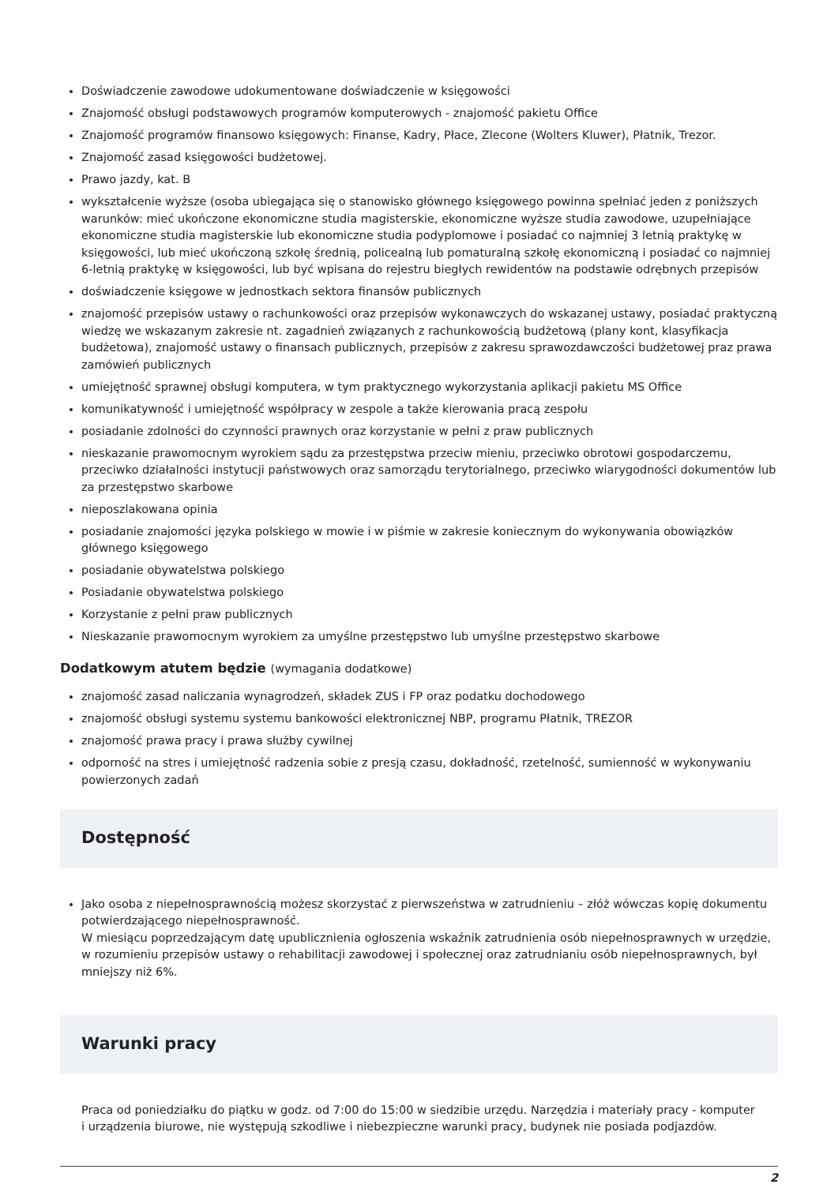Doświadczenie zawodowe udokumentowane doświadczenie w księgowości
Znajomość obsługi podstawowych programów komputerowych - znajomość pakietu Office
Znajomość programów finansowo księgowych: Finanse, Kadry, Płace, Zlecone (Wolters Kluwer), Płatnik, Trezor.
Znajomość zasad księgowości budżetowej.
Prawo jazdy, kat. B
wykształcenie wyższe (osoba ubiegająca się o stanowisko głównego księgowego powinna spełniać jeden z poniższych warunków: mieć ukończone ekonomiczne studia magisterskie, ekonomiczne wyższe studia zawodowe, uzupełniające ekonomiczne studia magisterskie lub ekonomiczne studia podyplomowe i posiadać co najmniej 3 letnią praktykę w księgowości, lub mieć ukończoną szkołę średnią, policealną lub pomaturalną szkołę ekonomiczną i posiadać co najmniej 6-letnią praktykę w księgowości, lub być wpisana do rejestru biegłych rewidentów na podstawie odrębnych przepisów
doświadczenie księgowe w jednostkach sektora finansów publicznych
znajomość przepisów ustawy o rachunkowości oraz przepisów wykonawczych do wskazanej ustawy, posiadać praktyczną wiedzę we wskazanym zakresie nt. zagadnień związanych z rachunkowością budżetową (plany kont, klasyfikacja budżetowa), znajomość ustawy o finansach publicznych, przepisów z zakresu sprawozdawczości budżetowej praz prawa zamówień publicznych
umiejętność sprawnej obsługi komputera, w tym praktycznego wykorzystania aplikacji pakietu MS Office
komunikatywność i umiejętność współpracy w zespole a także kierowania pracą zespołu
posiadanie zdolności do czynności prawnych oraz korzystanie w pełni z praw publicznych
nieskazanie prawomocnym wyrokiem sądu za przestępstwa przeciw mieniu, przeciwko obrotowi gospodarczemu, przeciwko działalności instytucji państwowych oraz samorządu terytorialnego, przeciwko wiarygodności dokumentów lub za przestępstwo skarbowe
nieposzlakowana opinia
posiadanie znajomości języka polskiego w mowie i w piśmie w zakresie koniecznym do wykonywania obowiązków głównego księgowego
posiadanie obywatelstwa polskiego
Posiadanie obywatelstwa polskiego
Korzystanie z pełni praw publicznych
Nieskazanie prawomocnym wyrokiem za umyślne przestępstwo lub umyślne przestępstwo skarbowe
Dodatkowym atutem będzie (wymagania dodatkowe)
znajomość zasad naliczania wynagrodzeń, składek ZUS i FP oraz podatku dochodowego
znajomość obsługi systemu systemu bankowości elektronicznej NBP, programu Płatnik, TREZOR
znajomość prawa pracy i prawa służby cywilnej
odporność na stres i umiejętność radzenia sobie z presją czasu, dokładność, rzetelność, sumienność w wykonywaniu powierzonych zadań
Dostępność
Jako osoba z niepełnosprawnością możesz skorzystać z pierwszeństwa w zatrudnieniu – złóż wówczas kopię dokumentu potwierdzającego niepełnosprawność.
W miesiącu poprzedzającym datę upublicznienia ogłoszenia wskaźnik zatrudnienia osób niepełnosprawnych w urzędzie, w rozumieniu przepisów ustawy o rehabilitacji zawodowej i społecznej oraz zatrudnianiu osób niepełnosprawnych, był mniejszy niż 6%.
Warunki pracy
Praca od poniedziałku do piątku w godz. od 7:00 do 15:00 w siedzibie urzędu. Narzędzia i materiały pracy - komputer i urządzenia biurowe, nie występują szkodliwe i niebezpieczne warunki pracy, budynek nie posiada podjazdów.
2